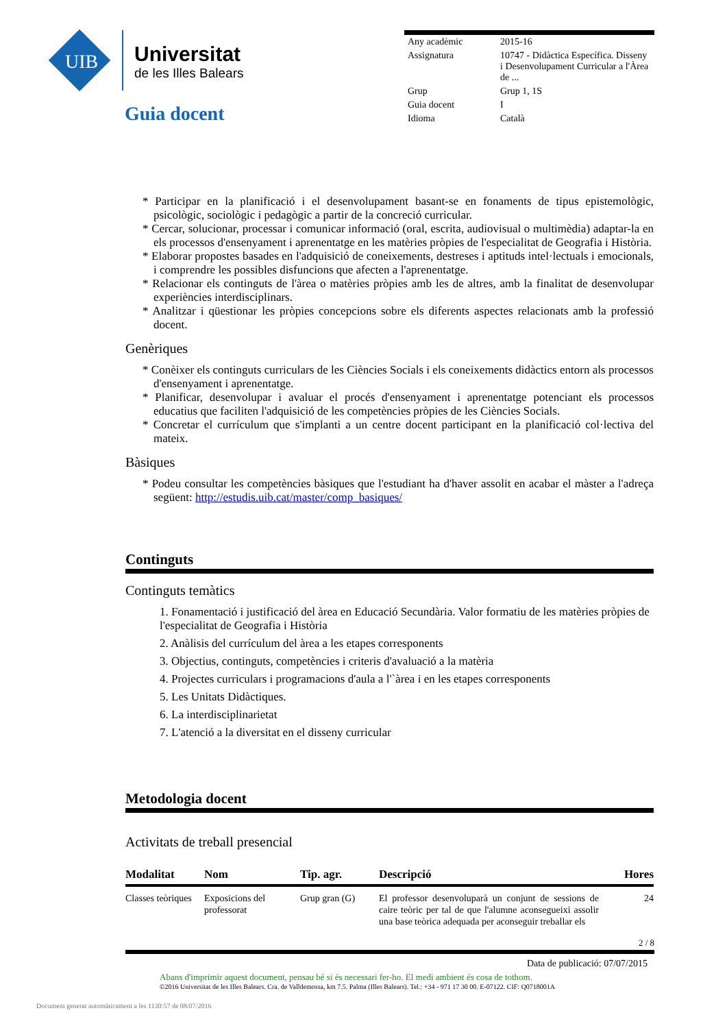UIB
Universitat
de les Illes Balears
Guia docent
| Any acadèmic | 2015-16 |
| Assignatura | 10747 - Didàctica Específica. Disseny i Desenvolupament Curricular a l'Àrea de ... |
| Grup | Grup 1, 1S |
| Guia docent | I |
| Idioma | Català |
* Participar en la planificació i el desenvolupament basant-se en fonaments de tipus epistemològic, psicològic, sociològic i pedagògic a partir de la concreció curricular.
* Cercar, solucionar, processar i comunicar informació (oral, escrita, audiovisual o multimèdia) adaptar-la en els processos d'ensenyament i aprenentatge en les matèries pròpies de l'especialitat de Geografia i Història.
* Elaborar propostes basades en l'adquisició de coneixements, destreses i aptituds intel·lectuals i emocionals, i comprendre les possibles disfuncions que afecten a l'aprenentatge.
* Relacionar els continguts de l'àrea o matèries pròpies amb les de altres, amb la finalitat de desenvolupar experiències interdisciplinars.
* Analitzar i qüestionar les pròpies concepcions sobre els diferents aspectes relacionats amb la professió docent.
Genèriques
* Conèixer els continguts curriculars de les Ciències Socials i els coneixements didàctics entorn als processos d'ensenyament i aprenentatge.
* Planificar, desenvolupar i avaluar el procés d'ensenyament i aprenentatge potenciant els processos educatius que faciliten l'adquisició de les competències pròpies de les Ciències Socials.
* Concretar el currículum que s'implanti a un centre docent participant en la planificació col·lectiva del mateix.
Bàsiques
* Podeu consultar les competències bàsiques que l'estudiant ha d'haver assolit en acabar el màster a l'adreça següent: http://estudis.uib.cat/master/comp_basiques/
Continguts
Continguts temàtics
1. Fonamentació i justificació del àrea en Educació Secundària. Valor formatiu de les matèries pròpies de l'especialitat de Geografia i Història
2. Anàlisis del currículum del àrea a les etapes corresponents
3. Objectius, continguts, competències i criteris d'avaluació a la matèria
4. Projectes curriculars i programacions d'aula a l'`àrea i en les etapes corresponents
5. Les Unitats Didàctiques.
6. La interdisciplinarietat
7. L'atenció a la diversitat en el disseny curricular
Metodologia docent
Activitats de treball presencial
| Modalitat | Nom | Tip. agr. | Descripció | Hores |
| --- | --- | --- | --- | --- |
| Classes teòriques | Exposicions del professorat | Grup gran (G) | El professor desenvoluparà un conjunt de sessions de caire teòric per tal de que l'alumne aconsegueixi assolir una base teòrica adequada per aconseguir treballar els | 24 |
2 / 8
Data de publicació: 07/07/2015
Abans d'imprimir aquest document, pensau bé si és necessari fer-ho. El medi ambient és cosa de tothom.
©2016 Universitat de les Illes Balears. Cra. de Valldemossa, km 7.5. Palma (Illes Balears). Tel.: +34 - 971 17 30 00. E-07122. CIF: Q0718001A
Document generat automàticament a les 1130:57 de 08/07/2016